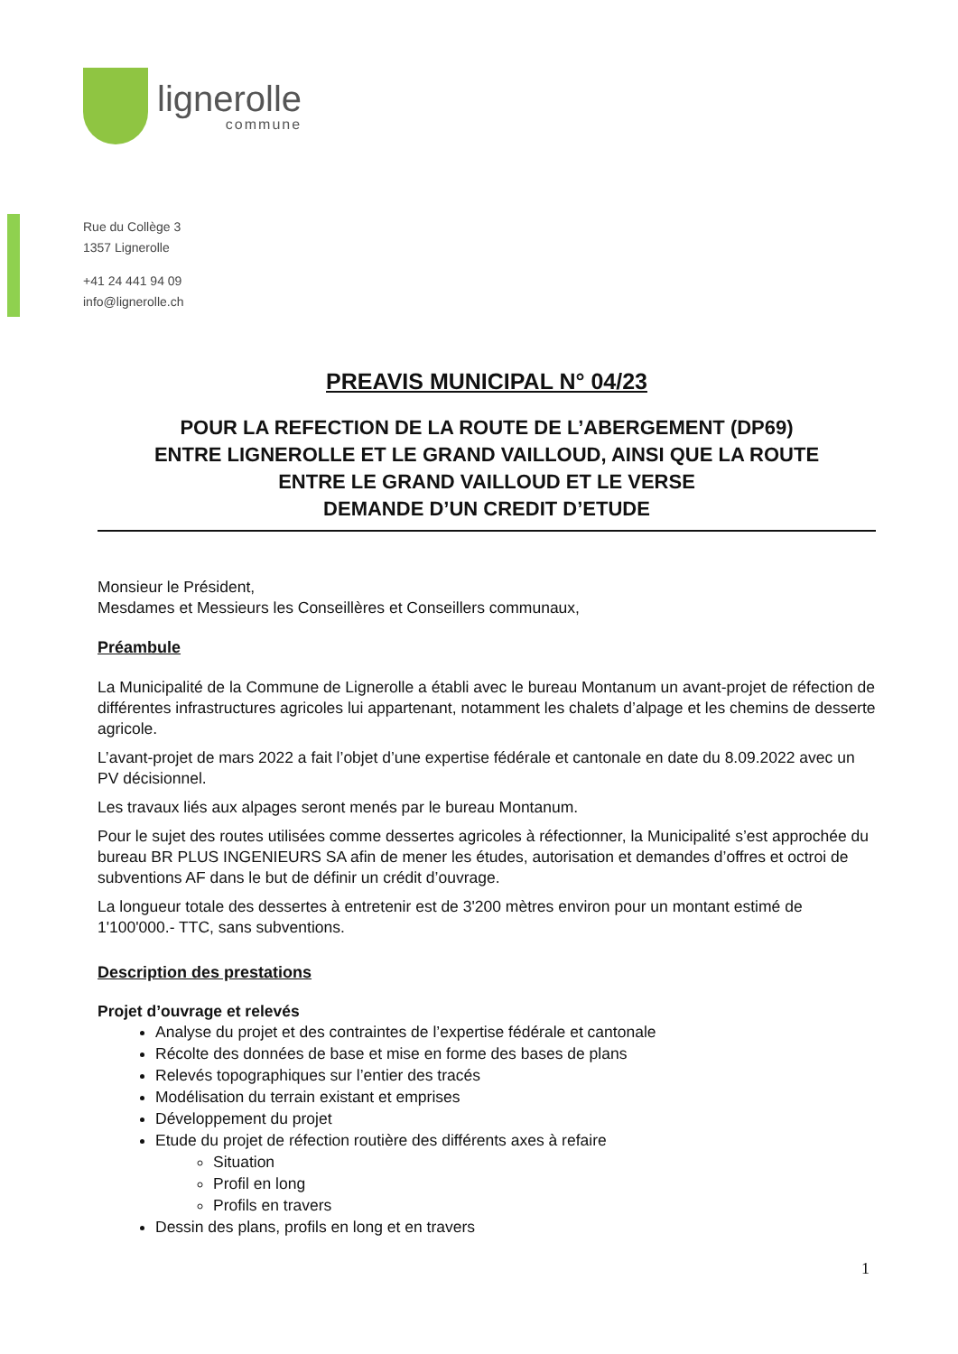lignerolle
commune
Rue du Collège 3
1357 Lignerolle
+41 24 441 94 09
info@lignerolle.ch
PREAVIS MUNICIPAL N° 04/23
POUR LA REFECTION DE LA ROUTE DE L’ABERGEMENT (DP69)
ENTRE LIGNEROLLE ET LE GRAND VAILLOUD, AINSI QUE LA ROUTE
ENTRE LE GRAND VAILLOUD ET LE VERSE
DEMANDE D’UN CREDIT D’ETUDE
Monsieur le Président,
Mesdames et Messieurs les Conseillères et Conseillers communaux,
Préambule
La Municipalité de la Commune de Lignerolle a établi avec le bureau Montanum un avant-projet de réfection de différentes infrastructures agricoles lui appartenant, notamment les chalets d’alpage et les chemins de desserte agricole.
L’avant-projet de mars 2022 a fait l’objet d’une expertise fédérale et cantonale en date du 8.09.2022 avec un PV décisionnel.
Les travaux liés aux alpages seront menés par le bureau Montanum.
Pour le sujet des routes utilisées comme dessertes agricoles à réfectionner, la Municipalité s’est approchée du bureau BR PLUS INGENIEURS SA afin de mener les études, autorisation et demandes d’offres et octroi de subventions AF dans le but de définir un crédit d’ouvrage.
La longueur totale des dessertes à entretenir est de 3'200 mètres environ pour un montant estimé de 1'100'000.- TTC, sans subventions.
Description des prestations
Projet d’ouvrage et relevés
Analyse du projet et des contraintes de l’expertise fédérale et cantonale
Récolte des données de base et mise en forme des bases de plans
Relevés topographiques sur l’entier des tracés
Modélisation du terrain existant et emprises
Développement du projet
Etude du projet de réfection routière des différents axes à refaire
Situation
Profil en long
Profils en travers
Dessin des plans, profils en long et en travers
1